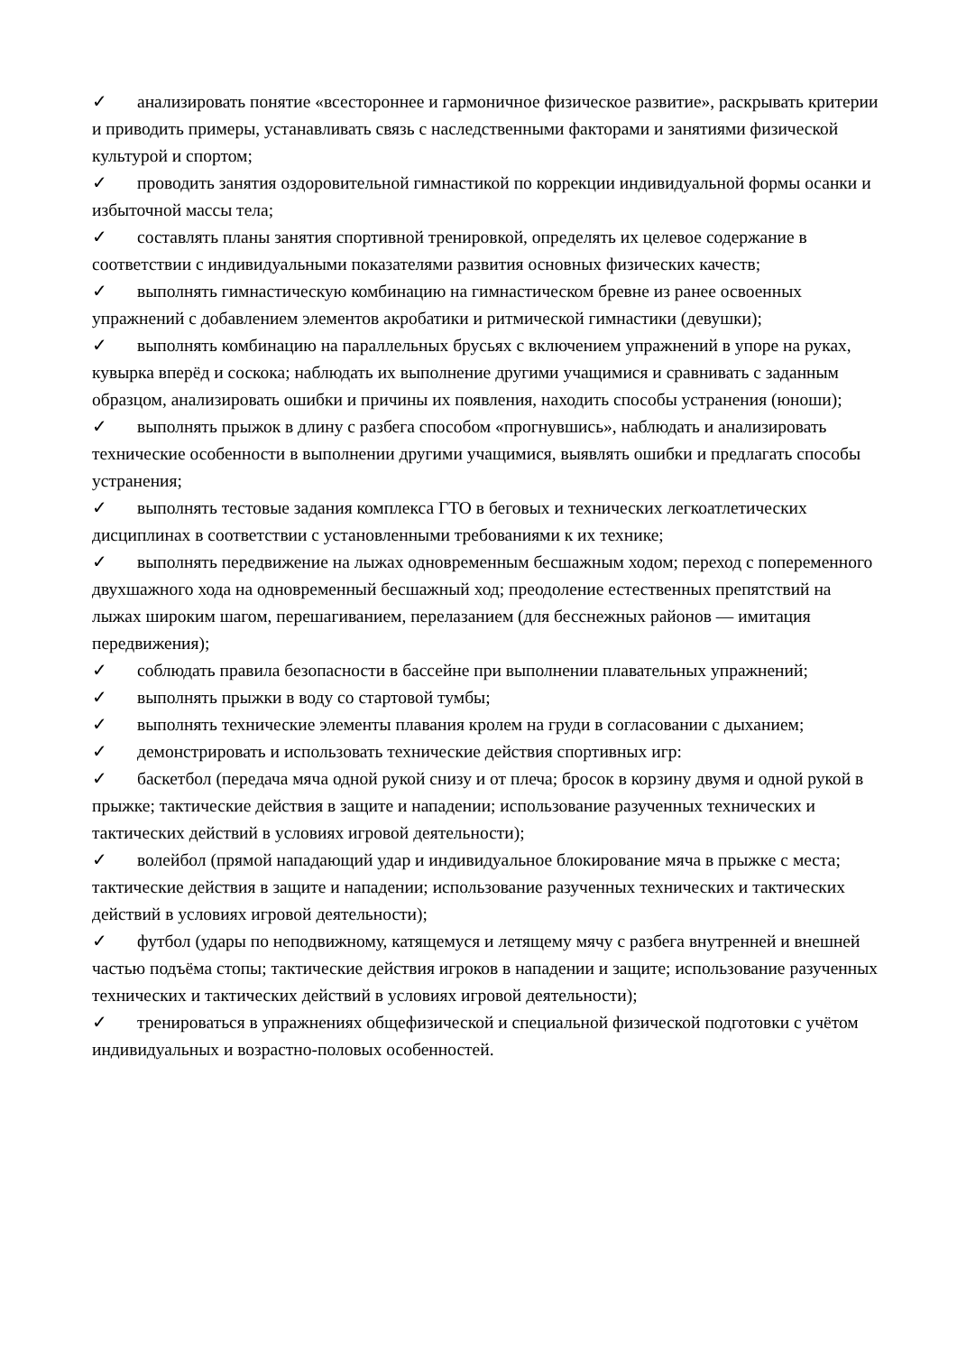✓ анализировать понятие «всестороннее и гармоничное физическое развитие», раскрывать критерии и приводить примеры, устанавливать связь с наследственными факторами и занятиями физической культурой и спортом;
✓ проводить занятия оздоровительной гимнастикой по коррекции индивидуальной формы осанки и избыточной массы тела;
✓ составлять планы занятия спортивной тренировкой, определять их целевое содержание в соответствии с индивидуальными показателями развития основных физических качеств;
✓ выполнять гимнастическую комбинацию на гимнастическом бревне из ранее освоенных упражнений с добавлением элементов акробатики и ритмической гимнастики (девушки);
✓ выполнять комбинацию на параллельных брусьях с включением упражнений в упоре на руках, кувырка вперёд и соскока; наблюдать их выполнение другими учащимися и сравнивать с заданным образцом, анализировать ошибки и причины их появления, находить способы устранения (юноши);
✓ выполнять прыжок в длину с разбега способом «прогнувшись», наблюдать и анализировать технические особенности в выполнении другими учащимися, выявлять ошибки и предлагать способы устранения;
✓ выполнять тестовые задания комплекса ГТО в беговых и технических легкоатлетических дисциплинах в соответствии с установленными требованиями к их технике;
✓ выполнять передвижение на лыжах одновременным бесшажным ходом; переход с попеременного двухшажного хода на одновременный бесшажный ход; преодоление естественных препятствий на лыжах широким шагом, перешагиванием, перелазанием (для бесснежных районов — имитация передвижения);
✓ соблюдать правила безопасности в бассейне при выполнении плавательных упражнений;
✓ выполнять прыжки в воду со стартовой тумбы;
✓ выполнять технические элементы плавания кролем на груди в согласовании с дыханием;
✓ демонстрировать и использовать технические действия спортивных игр:
✓ баскетбол (передача мяча одной рукой снизу и от плеча; бросок в корзину двумя и одной рукой в прыжке; тактические действия в защите и нападении; использование разученных технических и тактических действий в условиях игровой деятельности);
✓ волейбол (прямой нападающий удар и индивидуальное блокирование мяча в прыжке с места; тактические действия в защите и нападении; использование разученных технических и тактических действий в условиях игровой деятельности);
✓ футбол (удары по неподвижному, катящемуся и летящему мячу с разбега внутренней и внешней частью подъёма стопы; тактические действия игроков в нападении и защите; использование разученных технических и тактических действий в условиях игровой деятельности);
✓ тренироваться в упражнениях общефизической и специальной физической подготовки с учётом индивидуальных и возрастно-половых особенностей.